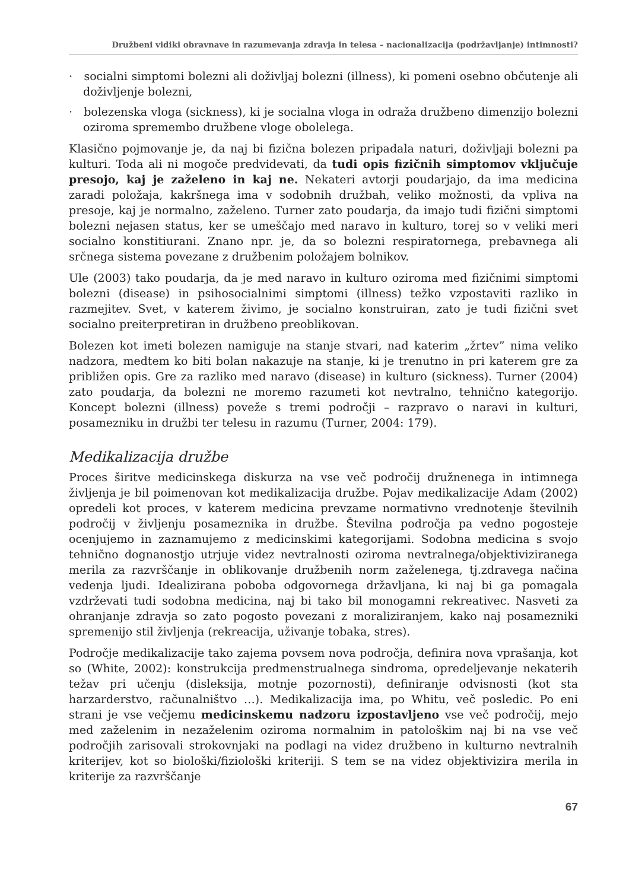Družbeni vidiki obravnave in razumevanja zdravja in telesa – nacionalizacija (podržavljanje) intimnosti?
· socialni simptomi bolezni ali doživljaj bolezni (illness), ki pomeni osebno občutenje ali doživljenje bolezni,
· bolezenska vloga (sickness), ki je socialna vloga in odraža družbeno dimenzijo bolezni oziroma spremembo družbene vloge obolelega.
Klasično pojmovanje je, da naj bi fizična bolezen pripadala naturi, doživljaji bolezni pa kulturi. Toda ali ni mogoče predvidevati, da tudi opis fizičnih simptomov vključuje presojo, kaj je zaželeno in kaj ne. Nekateri avtorji poudarjajo, da ima medicina zaradi položaja, kakršnega ima v sodobnih družbah, veliko možnosti, da vpliva na presoje, kaj je normalno, zaželeno. Turner zato poudarja, da imajo tudi fizični simptomi bolezni nejasen status, ker se umeščajo med naravo in kulturo, torej so v veliki meri socialno konstitiurani. Znano npr. je, da so bolezni respiratornega, prebavnega ali srčnega sistema povezane z družbenim položajem bolnikov.
Ule (2003) tako poudarja, da je med naravo in kulturo oziroma med fizičnimi simptomi bolezni (disease) in psihosocialnimi simptomi (illness) težko vzpostaviti razliko in razmejitev. Svet, v katerem živimo, je socialno konstruiran, zato je tudi fizični svet socialno preiterpretiran in družbeno preoblikovan.
Bolezen kot imeti bolezen namiguje na stanje stvari, nad katerim „žrtev” nima veliko nadzora, medtem ko biti bolan nakazuje na stanje, ki je trenutno in pri katerem gre za približen opis. Gre za razliko med naravo (disease) in kulturo (sickness). Turner (2004) zato poudarja, da bolezni ne moremo razumeti kot nevtralno, tehnično kategorijo. Koncept bolezni (illness) poveže s tremi področji – razpravo o naravi in kulturi, posamezniku in družbi ter telesu in razumu (Turner, 2004: 179).
Medikalizacija družbe
Proces širitve medicinskega diskurza na vse več področij družnenega in intimnega življenja je bil poimenovan kot medikalizacija družbe. Pojav medikalizacije Adam (2002) opredeli kot proces, v katerem medicina prevzame normativno vrednotenje številnih področij v življenju posameznika in družbe. Številna področja pa vedno pogosteje ocenjujemo in zaznamujemo z medicinskimi kategorijami. Sodobna medicina s svojo tehnično dognanostjo utrjuje videz nevtralnosti oziroma nevtralnega/objektiviziranega merila za razvrščanje in oblikovanje družbenih norm zaželenega, tj.zdravega načina vedenja ljudi. Idealizirana poboba odgovornega državljana, ki naj bi ga pomagala vzdrževati tudi sodobna medicina, naj bi tako bil monogamni rekreativec. Nasveti za ohranjanje zdravja so zato pogosto povezani z moraliziranjem, kako naj posamezniki spremenijo stil življenja (rekreacija, uživanje tobaka, stres).
Področje medikalizacije tako zajema povsem nova področja, definira nova vprašanja, kot so (White, 2002): konstrukcija predmenstrualnega sindroma, opredeljevanje nekaterih težav pri učenju (disleksija, motnje pozornosti), definiranje odvisnosti (kot sta harzarderstvo, računalništvo …). Medikalizacija ima, po Whitu, več posledic. Po eni strani je vse večjemu medicinskemu nadzoru izpostavljeno vse več področij, mejo med zaželenim in nezaželenim oziroma normalnim in patološkim naj bi na vse več področjih zarisovali strokovnjaki na podlagi na videz družbeno in kulturno nevtralnih kriterijev, kot so biološki/fiziološki kriteriji. S tem se na videz objektivizira merila in kriterije za razvrščanje
67